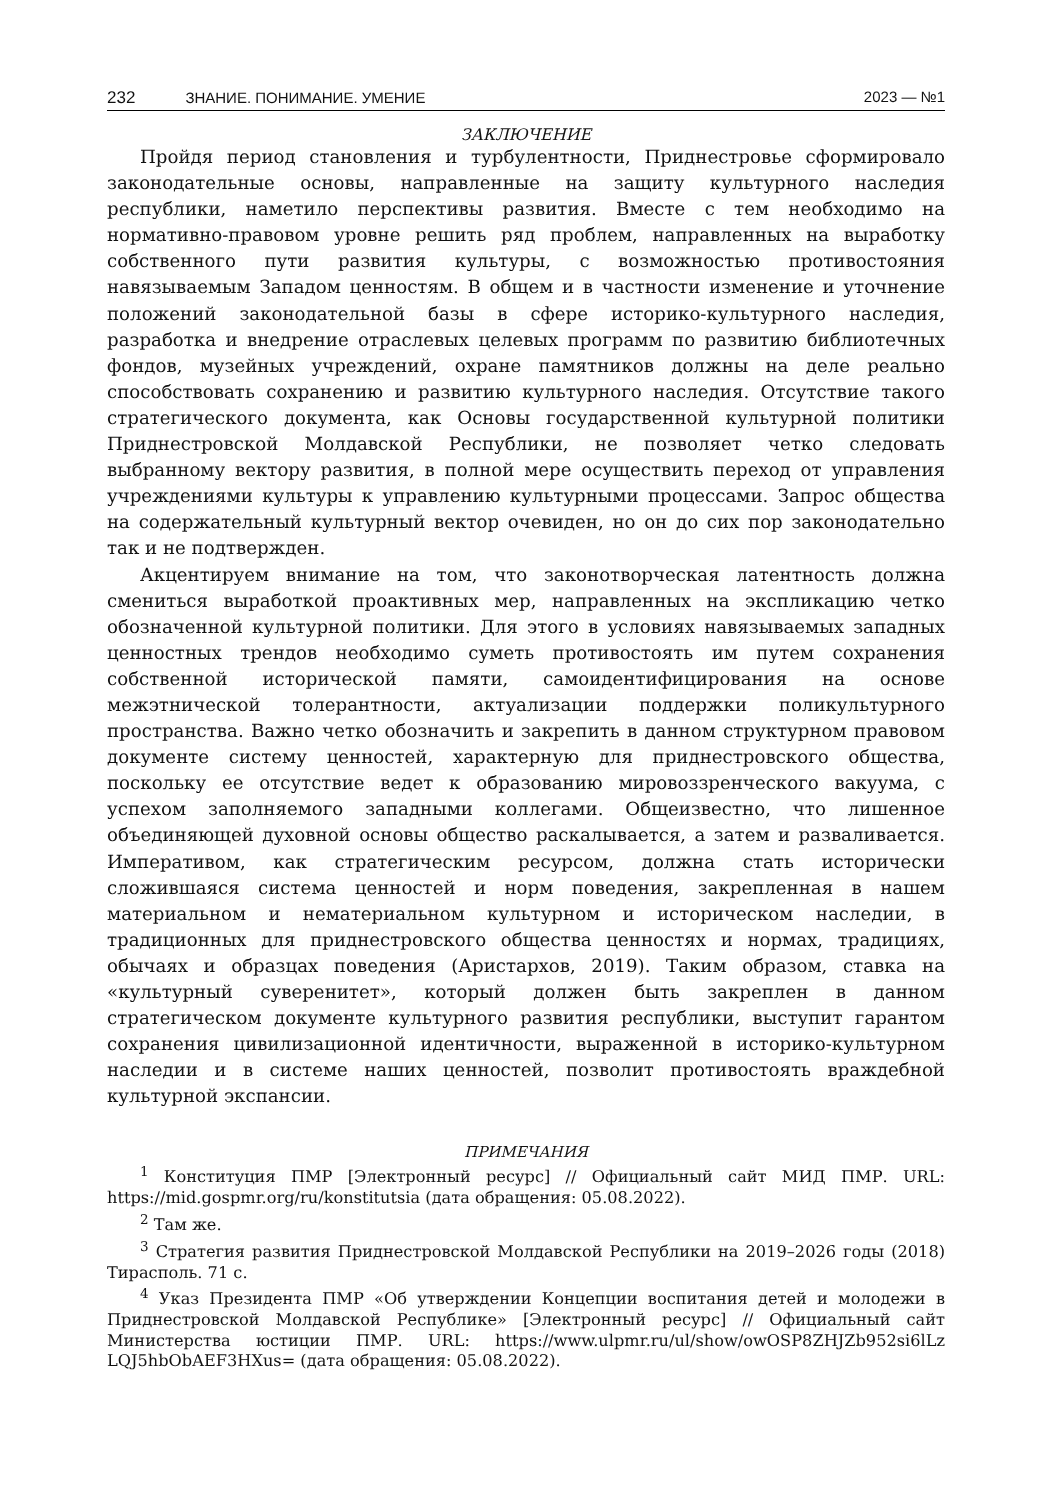232 ЗНАНИЕ. ПОНИМАНИЕ. УМЕНИЕ 2023 — №1
ЗАКЛЮЧЕНИЕ
Пройдя период становления и турбулентности, Приднестровье сформировало законодательные основы, направленные на защиту культурного наследия республики, наметило перспективы развития. Вместе с тем необходимо на нормативно-правовом уровне решить ряд проблем, направленных на выработку собственного пути развития культуры, с возможностью противостояния навязываемым Западом ценностям. В общем и в частности изменение и уточнение положений законодательной базы в сфере историко-культурного наследия, разработка и внедрение отраслевых целевых программ по развитию библиотечных фондов, музейных учреждений, охране памятников должны на деле реально способствовать сохранению и развитию культурного наследия. Отсутствие такого стратегического документа, как Основы государственной культурной политики Приднестровской Молдавской Республики, не позволяет четко следовать выбранному вектору развития, в полной мере осуществить переход от управления учреждениями культуры к управлению культурными процессами. Запрос общества на содержательный культурный вектор очевиден, но он до сих пор законодательно так и не подтвержден.
Акцентируем внимание на том, что законотворческая латентность должна смениться выработкой проактивных мер, направленных на экспликацию четко обозначенной культурной политики. Для этого в условиях навязываемых западных ценностных трендов необходимо суметь противостоять им путем сохранения собственной исторической памяти, самоидентифицирования на основе межэтнической толерантности, актуализации поддержки поликультурного пространства. Важно четко обозначить и закрепить в данном структурном правовом документе систему ценностей, характерную для приднестровского общества, поскольку ее отсутствие ведет к образованию мировоззренческого вакуума, с успехом заполняемого западными коллегами. Общеизвестно, что лишенное объединяющей духовной основы общество раскалывается, а затем и разваливается. Императивом, как стратегическим ресурсом, должна стать исторически сложившаяся система ценностей и норм поведения, закрепленная в нашем материальном и нематериальном культурном и историческом наследии, в традиционных для приднестровского общества ценностях и нормах, традициях, обычаях и образцах поведения (Аристархов, 2019). Таким образом, ставка на «культурный суверенитет», который должен быть закреплен в данном стратегическом документе культурного развития республики, выступит гарантом сохранения цивилизационной идентичности, выраженной в историко-культурном наследии и в системе наших ценностей, позволит противостоять враждебной культурной экспансии.
ПРИМЕЧАНИЯ
<sup>1</sup> Конституция ПМР [Электронный ресурс] // Официальный сайт МИД ПМР. URL: https://mid.gospmr.org/ru/konstitutsia (дата обращения: 05.08.2022).
<sup>2</sup> Там же.
<sup>3</sup> Стратегия развития Приднестровской Молдавской Республики на 2019–2026 годы (2018) Тирасполь. 71 с.
<sup>4</sup> Указ Президента ПМР «Об утверждении Концепции воспитания детей и молодежи в Приднестровской Молдавской Республике» [Электронный ресурс] // Официальный сайт Министерства юстиции ПМР. URL: https://www.ulpmr.ru/ul/show/owOSP8ZHJZb952si6lLz LQJ5hbObAEF3HXus= (дата обращения: 05.08.2022).